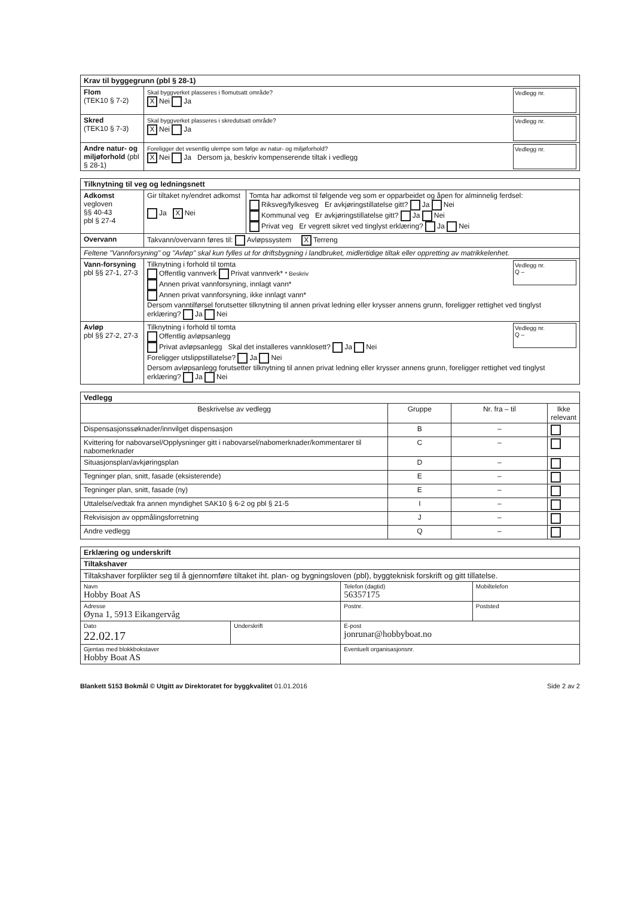| Krav til byggegrunn (pbl § 28-1) | |
| --- | --- |
| Flom (TEK10 § 7-2) | Vedlegg nr. Skal byggverket plasseres i flomutsatt område? X Nei Ja |
| Skred (TEK10 § 7-3) | Vedlegg nr. Skal byggverket plasseres i skredutsatt område? X Nei Ja |
| Andre natur- og miljøforhold (pbl § 28-1) | Vedlegg nr. Foreligger det vesentlig ulempe som følge av natur- og miljøforhold? X Nei Ja Dersom ja, beskriv kompenserende tiltak i vedlegg |
| Tilknytning til veg og ledningsnett | | |
| --- | --- | --- |
| Adkomst vegloven §§ 40-43 pbl § 27-4 | Gir tiltaket ny/endret adkomst Ja X Nei | Tomta har adkomst til følgende veg som er opparbeidet og åpen for alminnelig ferdsel: Riksveg/fylkesveg Er avkjøringstillatelse gitt? Ja Nei Kommunal veg Er avkjøringstillatelse gitt? Ja Nei Privat veg Er vegrett sikret ved tinglyst erklæring? Ja Nei |
| Overvann | Takvann/overvann føres til: Avløpssystem X Terreng | |
| Feltene "Vannforsyning" og "Avløp" skal kun fylles ut for driftsbygning i landbruket, midlertidige tiltak eller oppretting av matrikkelenhet. | | |
| Vann-forsyning pbl §§ 27-1, 27-3 | Vedlegg nr. Q – Tilknytning i forhold til tomta Offentlig vannverk Privat vannverk* * Beskriv Annen privat vannforsyning, innlagt vann* Annen privat vannforsyning, ikke innlagt vann* Dersom vanntilførsel forutsetter tilknytning til annen privat ledning eller krysser annens grunn, foreligger rettighet ved tinglyst erklæring? Ja Nei | |
| Avløp pbl §§ 27-2, 27-3 | Vedlegg nr. Q – Tilknytning i forhold til tomta Offentlig avløpsanlegg Privat avløpsanlegg Skal det installeres vannklosett? Ja Nei Foreligger utslippstillatelse? Ja Nei Dersom avløpsanlegg forutsetter tilknytning til annen privat ledning eller krysser annens grunn, foreligger rettighet ved tinglyst erklæring? Ja Nei | |
| Vedlegg | | | |
| --- | --- | --- | --- |
| Beskrivelse av vedlegg | Gruppe | Nr. fra – til | Ikke relevant |
| Dispensasjonssøknader/innvilget dispensasjon | B | – | |
| Kvittering for nabovarsel/Opplysninger gitt i nabovarsel/nabomerknader/kommentarer til nabomerknader | C | – | |
| Situasjonsplan/avkjøringsplan | D | – | |
| Tegninger plan, snitt, fasade (eksisterende) | E | – | |
| Tegninger plan, snitt, fasade (ny) | E | – | |
| Uttalelse/vedtak fra annen myndighet SAK10 § 6-2 og pbl § 21-5 | I | – | |
| Rekvisisjon av oppmålingsforretning | J | – | |
| Andre vedlegg | Q | – | |
| Erklæring og underskrift | | | |
| --- | --- | --- | --- |
| Tiltakshaver | | | |
| Tiltakshaver forplikter seg til å gjennomføre tiltaket iht. plan- og bygningsloven (pbl), byggteknisk forskrift og gitt tillatelse. | | | |
| Navn Hobby Boat AS | | Telefon (dagtid) 56357175 | Mobiltelefon |
| Adresse Øyna 1, 5913 Eikangervåg | | Postnr. | Poststed |
| Dato 22.02.17 | Underskrift | E-post jonrunar@hobbyboat.no | |
| Gjentas med blokkbokstaver Hobby Boat AS | | Eventuelt organisasjonsnr. | |
Blankett 5153 Bokmål © Utgitt av Direktoratet for byggkvalitet 01.01.2016 Side 2 av 2